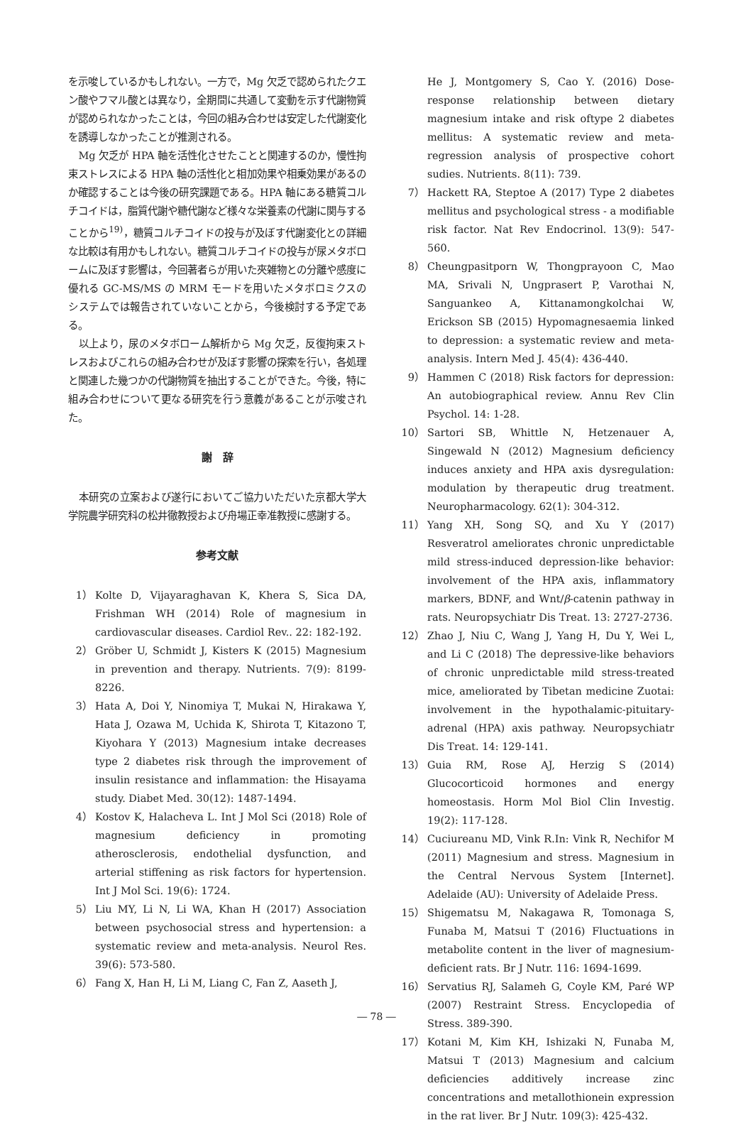を示唆しているかもしれない。一方で，Mg 欠乏で認められたクエン酸やフマル酸とは異なり，全期間に共通して変動を示す代謝物質が認められなかったことは，今回の組み合わせは安定した代謝変化を誘導しなかったことが推測される。
Mg 欠乏が HPA 軸を活性化させたことと関連するのか，慢性拘束ストレスによる HPA 軸の活性化と相加効果や相乗効果があるのか確認することは今後の研究課題である。HPA 軸にある糖質コルチコイドは，脂質代謝や糖代謝など様々な栄養素の代謝に関与することから<sup>19)</sup>，糖質コルチコイドの投与が及ぼす代謝変化との詳細な比較は有用かもしれない。糖質コルチコイドの投与が尿メタボロームに及ぼす影響は，今回著者らが用いた夾雑物との分離や感度に優れる GC-MS/MS の MRM モードを用いたメタボロミクスのシステムでは報告されていないことから，今後検討する予定である。
以上より，尿のメタボローム解析から Mg 欠乏，反復拘束ストレスおよびこれらの組み合わせが及ぼす影響の探索を行い，各処理と関連した幾つかの代謝物質を抽出することができた。今後，特に組み合わせについて更なる研究を行う意義があることが示唆された。
謝　辞
本研究の立案および遂行においてご協力いただいた京都大学大学院農学研究科の松井徹教授および舟場正幸准教授に感謝する。
参考文献
1） Kolte D, Vijayaraghavan K, Khera S, Sica DA, Frishman WH (2014) Role of magnesium in cardiovascular diseases. Cardiol Rev.. 22: 182-192.
2） Gröber U, Schmidt J, Kisters K (2015) Magnesium in prevention and therapy. Nutrients. 7(9): 8199-8226.
3） Hata A, Doi Y, Ninomiya T, Mukai N, Hirakawa Y, Hata J, Ozawa M, Uchida K, Shirota T, Kitazono T, Kiyohara Y (2013) Magnesium intake decreases type 2 diabetes risk through the improvement of insulin resistance and inflammation: the Hisayama study. Diabet Med. 30(12): 1487-1494.
4） Kostov K, Halacheva L. Int J Mol Sci (2018) Role of magnesium deficiency in promoting atherosclerosis, endothelial dysfunction, and arterial stiffening as risk factors for hypertension. Int J Mol Sci. 19(6): 1724.
5） Liu MY, Li N, Li WA, Khan H (2017) Association between psychosocial stress and hypertension: a systematic review and meta-analysis. Neurol Res. 39(6): 573-580.
6） Fang X, Han H, Li M, Liang C, Fan Z, Aaseth J,
He J, Montgomery S, Cao Y. (2016) Dose-response relationship between dietary magnesium intake and risk oftype 2 diabetes mellitus: A systematic review and meta-regression analysis of prospective cohort sudies. Nutrients. 8(11): 739.
7） Hackett RA, Steptoe A (2017) Type 2 diabetes mellitus and psychological stress - a modifiable risk factor. Nat Rev Endocrinol. 13(9): 547-560.
8） Cheungpasitporn W, Thongprayoon C, Mao MA, Srivali N, Ungprasert P, Varothai N, Sanguankeo A, Kittanamongkolchai W, Erickson SB (2015) Hypomagnesaemia linked to depression: a systematic review and meta-analysis. Intern Med J. 45(4): 436-440.
9） Hammen C (2018) Risk factors for depression: An autobiographical review. Annu Rev Clin Psychol. 14: 1-28.
10） Sartori SB, Whittle N, Hetzenauer A, Singewald N (2012) Magnesium deficiency induces anxiety and HPA axis dysregulation: modulation by therapeutic drug treatment. Neuropharmacology. 62(1): 304-312.
11） Yang XH, Song SQ, and Xu Y (2017) Resveratrol ameliorates chronic unpredictable mild stress-induced depression-like behavior: involvement of the HPA axis, inflammatory markers, BDNF, and Wnt/β-catenin pathway in rats. Neuropsychiatr Dis Treat. 13: 2727-2736.
12） Zhao J, Niu C, Wang J, Yang H, Du Y, Wei L, and Li C (2018) The depressive-like behaviors of chronic unpredictable mild stress-treated mice, ameliorated by Tibetan medicine Zuotai: involvement in the hypothalamic-pituitary-adrenal (HPA) axis pathway. Neuropsychiatr Dis Treat. 14: 129-141.
13） Guia RM, Rose AJ, Herzig S (2014) Glucocorticoid hormones and energy homeostasis. Horm Mol Biol Clin Investig. 19(2): 117-128.
14） Cuciureanu MD, Vink R.In: Vink R, Nechifor M (2011) Magnesium and stress. Magnesium in the Central Nervous System [Internet]. Adelaide (AU): University of Adelaide Press.
15） Shigematsu M, Nakagawa R, Tomonaga S, Funaba M, Matsui T (2016) Fluctuations in metabolite content in the liver of magnesium-deficient rats. Br J Nutr. 116: 1694-1699.
16） Servatius RJ, Salameh G, Coyle KM, Paré WP (2007) Restraint Stress. Encyclopedia of Stress. 389-390.
17） Kotani M, Kim KH, Ishizaki N, Funaba M, Matsui T (2013) Magnesium and calcium deficiencies additively increase zinc concentrations and metallothionein expression in the rat liver. Br J Nutr. 109(3): 425-432.
― 78 ―